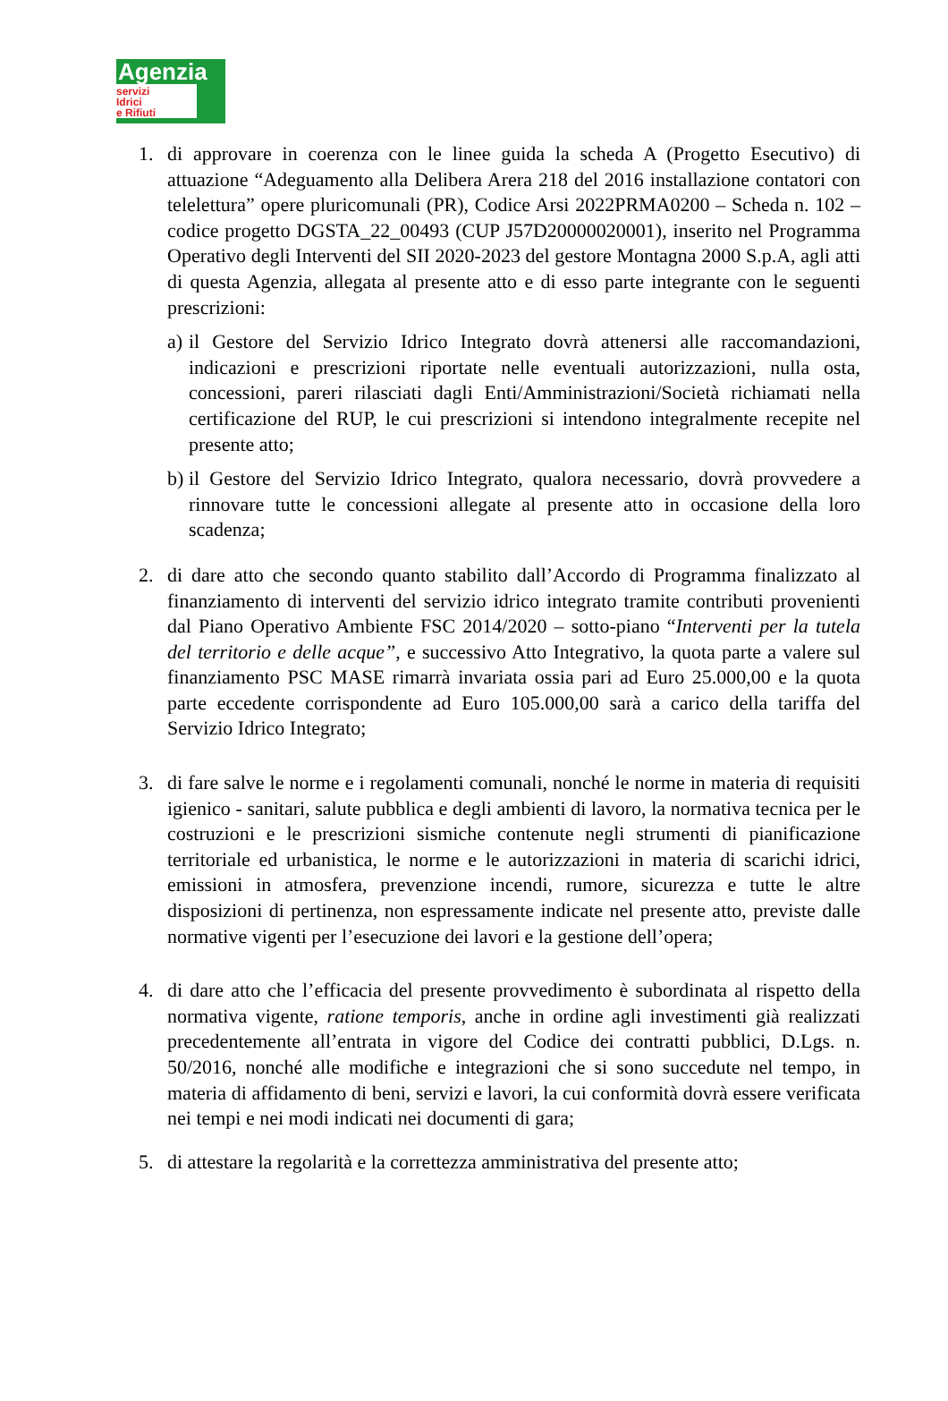Agenzia
servizi
Idrici
e Rifiuti
1. di approvare in coerenza con le linee guida la scheda A (Progetto Esecutivo) di attuazione “Adeguamento alla Delibera Arera 218 del 2016 installazione contatori con telelettura” opere pluricomunali (PR), Codice Arsi 2022PRMA0200 – Scheda n. 102 – codice progetto DGSTA_22_00493 (CUP J57D20000020001), inserito nel Programma Operativo degli Interventi del SII 2020-2023 del gestore Montagna 2000 S.p.A, agli atti di questa Agenzia, allegata al presente atto e di esso parte integrante con le seguenti prescrizioni:
a)
il Gestore del Servizio Idrico Integrato dovrà attenersi alle raccomandazioni, indicazioni e prescrizioni riportate nelle eventuali autorizzazioni, nulla osta, concessioni, pareri rilasciati dagli Enti/Amministrazioni/Società richiamati nella certificazione del RUP, le cui prescrizioni si intendono integralmente recepite nel presente atto;
b)
il Gestore del Servizio Idrico Integrato, qualora necessario, dovrà provvedere a rinnovare tutte le concessioni allegate al presente atto in occasione della loro scadenza;
2. di dare atto che secondo quanto stabilito dall’Accordo di Programma finalizzato al finanziamento di interventi del servizio idrico integrato tramite contributi provenienti dal Piano Operativo Ambiente FSC 2014/2020 – sotto-piano “Interventi per la tutela del territorio e delle acque”, e successivo Atto Integrativo, la quota parte a valere sul finanziamento PSC MASE rimarrà invariata ossia pari ad Euro 25.000,00 e la quota parte eccedente corrispondente ad Euro 105.000,00 sarà a carico della tariffa del Servizio Idrico Integrato;
3. di fare salve le norme e i regolamenti comunali, nonché le norme in materia di requisiti igienico - sanitari, salute pubblica e degli ambienti di lavoro, la normativa tecnica per le costruzioni e le prescrizioni sismiche contenute negli strumenti di pianificazione territoriale ed urbanistica, le norme e le autorizzazioni in materia di scarichi idrici, emissioni in atmosfera, prevenzione incendi, rumore, sicurezza e tutte le altre disposizioni di pertinenza, non espressamente indicate nel presente atto, previste dalle normative vigenti per l’esecuzione dei lavori e la gestione dell’opera;
4. di dare atto che l’efficacia del presente provvedimento è subordinata al rispetto della normativa vigente, ratione temporis, anche in ordine agli investimenti già realizzati precedentemente all’entrata in vigore del Codice dei contratti pubblici, D.Lgs. n. 50/2016, nonché alle modifiche e integrazioni che si sono succedute nel tempo, in materia di affidamento di beni, servizi e lavori, la cui conformità dovrà essere verificata nei tempi e nei modi indicati nei documenti di gara;
5. di attestare la regolarità e la correttezza amministrativa del presente atto;